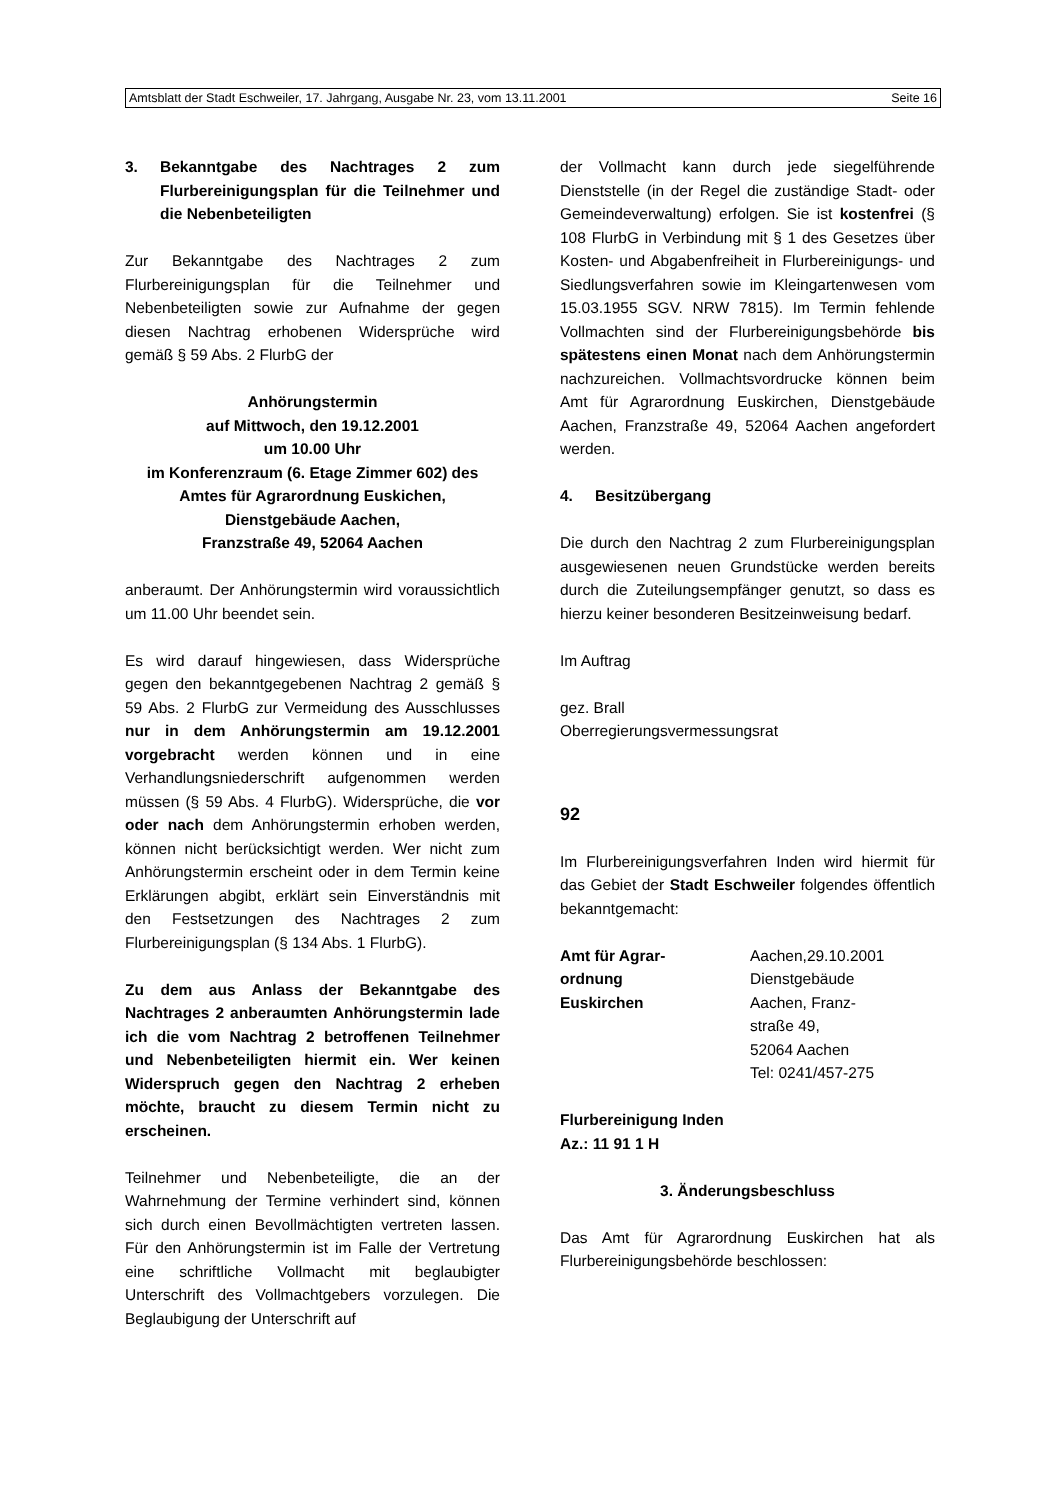Amtsblatt der Stadt Eschweiler, 17. Jahrgang, Ausgabe Nr. 23, vom 13.11.2001 Seite 16
3. Bekanntgabe des Nachtrages 2 zum Flurbereinigungsplan für die Teilnehmer und die Nebenbeteiligten
Zur Bekanntgabe des Nachtrages 2 zum Flurbereinigungsplan für die Teilnehmer und Nebenbeteiligten sowie zur Aufnahme der gegen diesen Nachtrag erhobenen Widersprüche wird gemäß § 59 Abs. 2 FlurbG der
Anhörungstermin
auf Mittwoch, den 19.12.2001
um 10.00 Uhr
im Konferenzraum (6. Etage Zimmer 602) des Amtes für Agrarordnung Euskichen,
Dienstgebäude Aachen,
Franzstraße 49, 52064 Aachen
anberaumt. Der Anhörungstermin wird voraussichtlich um 11.00 Uhr beendet sein.
Es wird darauf hingewiesen, dass Widersprüche gegen den bekanntgegebenen Nachtrag 2 gemäß § 59 Abs. 2 FlurbG zur Vermeidung des Ausschlusses nur in dem Anhörungstermin am 19.12.2001 vorgebracht werden können und in eine Verhandlungsniederschrift aufgenommen werden müssen (§ 59 Abs. 4 FlurbG). Widersprüche, die vor oder nach dem Anhörungstermin erhoben werden, können nicht berücksichtigt werden. Wer nicht zum Anhörungstermin erscheint oder in dem Termin keine Erklärungen abgibt, erklärt sein Einverständnis mit den Festsetzungen des Nachtrages 2 zum Flurbereinigungsplan (§ 134 Abs. 1 FlurbG).
Zu dem aus Anlass der Bekanntgabe des Nachtrages 2 anberaumten Anhörungstermin lade ich die vom Nachtrag 2 betroffenen Teilnehmer und Nebenbeteiligten hiermit ein. Wer keinen Widerspruch gegen den Nachtrag 2 erheben möchte, braucht zu diesem Termin nicht zu erscheinen.
Teilnehmer und Nebenbeteiligte, die an der Wahrnehmung der Termine verhindert sind, können sich durch einen Bevollmächtigten vertreten lassen. Für den Anhörungstermin ist im Falle der Vertretung eine schriftliche Vollmacht mit beglaubigter Unterschrift des Vollmachtgebers vorzulegen. Die Beglaubigung der Unterschrift auf
der Vollmacht kann durch jede siegelführende Dienststelle (in der Regel die zuständige Stadt- oder Gemeindeverwaltung) erfolgen. Sie ist kostenfrei (§ 108 FlurbG in Verbindung mit § 1 des Gesetzes über Kosten- und Abgabenfreiheit in Flurbereinigungs- und Siedlungsverfahren sowie im Kleingartenwesen vom 15.03.1955 SGV. NRW 7815). Im Termin fehlende Vollmachten sind der Flurbereinigungsbehörde bis spätestens einen Monat nach dem Anhörungstermin nachzureichen. Vollmachtsvordrucke können beim Amt für Agrarordnung Euskirchen, Dienstgebäude Aachen, Franzstraße 49, 52064 Aachen angefordert werden.
4. Besitzübergang
Die durch den Nachtrag 2 zum Flurbereinigungsplan ausgewiesenen neuen Grundstücke werden bereits durch die Zuteilungsempfänger genutzt, so dass es hierzu keiner besonderen Besitzeinweisung bedarf.
Im Auftrag
gez. Brall
Oberregierungsvermessungsrat
92
Im Flurbereinigungsverfahren Inden wird hiermit für das Gebiet der Stadt Eschweiler folgendes öffentlich bekanntgemacht:
Amt für Agrar-
ordnung
Euskirchen
Aachen,29.10.2001
Dienstgebäude
Aachen, Franz-
straße 49,
52064 Aachen
Tel: 0241/457-275
Flurbereinigung Inden
Az.: 11 91 1 H
3. Änderungsbeschluss
Das Amt für Agrarordnung Euskirchen hat als Flurbereinigungsbehörde beschlossen: